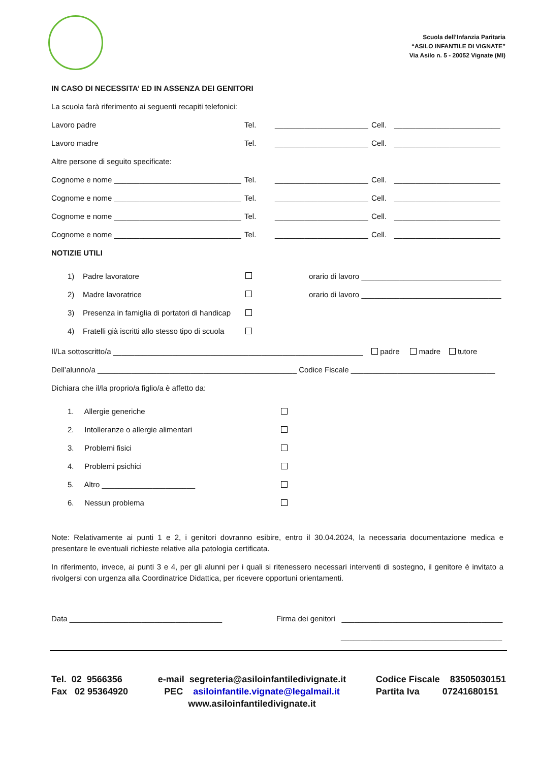Scuola dell’Infanzia Paritaria
“ASILO INFANTILE DI VIGNATE”
Via Asilo n. 5 - 20052 Vignate (MI)
IN CASO DI NECESSITA’ ED IN ASSENZA DEI GENITORI
La scuola farà riferimento ai seguenti recapiti telefonici:
Lavoro padre Tel. ______________________ Cell. _________________________
Lavoro madre Tel. ______________________ Cell. _________________________
Altre persone di seguito specificate:
Cognome e nome ______________________________ Tel. ______________________ Cell. _________________________
Cognome e nome ______________________________ Tel. ______________________ Cell. _________________________
Cognome e nome ______________________________ Tel. ______________________ Cell. _________________________
Cognome e nome ______________________________ Tel. ______________________ Cell. _________________________
NOTIZIE UTILI
1) Padre lavoratore orario di lavoro _________________________________
2) Madre lavoratrice orario di lavoro _________________________________
3) Presenza in famiglia di portatori di handicap
4) Fratelli già iscritti allo stesso tipo di scuola
Il/La sottoscritto/a ___________________________________________________________ padre madre tutore
Dell’alunno/a _______________________________________________ Codice Fiscale __________________________________
Dichiara che il/la proprio/a figlio/a è affetto da:
1. Allergie generiche
2. Intolleranze o allergie alimentari
3. Problemi fisici
4. Problemi psichici
5. Altro ______________________
6. Nessun problema
Note: Relativamente ai punti 1 e 2, i genitori dovranno esibire, entro il 30.04.2024, la necessaria documentazione medica e presentare le eventuali richieste relative alla patologia certificata.
In riferimento, invece, ai punti 3 e 4, per gli alunni per i quali si ritenessero necessari interventi di sostegno, il genitore è invitato a rivolgersi con urgenza alla Coordinatrice Didattica, per ricevere opportuni orientamenti.
Data ____________________________________ Firma dei genitori ______________________________________
______________________________________
Tel. 02 9566356
Fax 02 95364920
e-mail segreteria@asiloinfantiledivignate.it
PEC asiloinfantile.vignate@legalmail.it
www.asiloinfantiledivignate.it
Codice Fiscale 83505030151
Partita Iva 07241680151